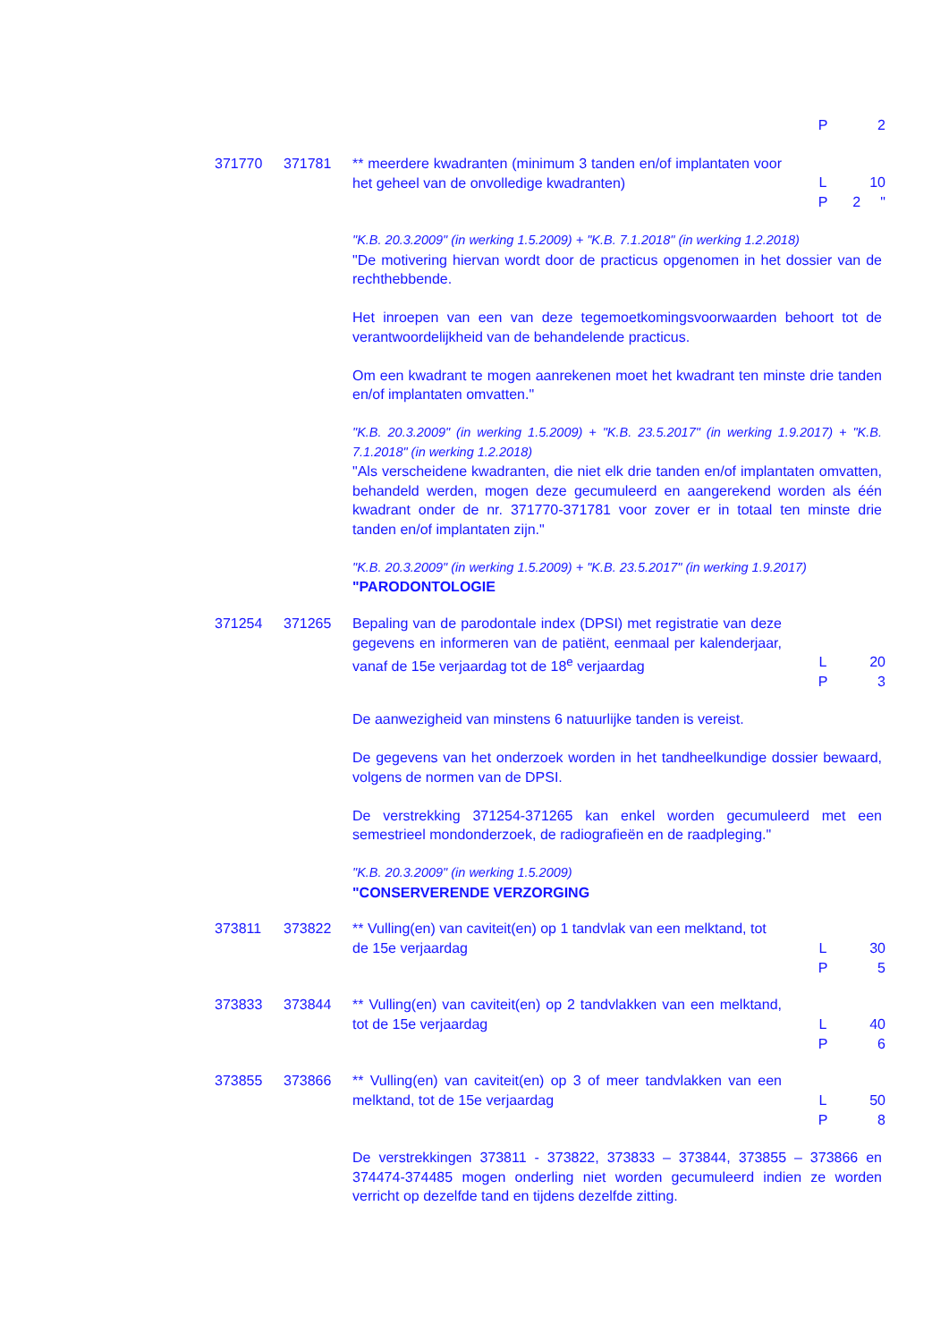P 2
371770 371781 ** meerdere kwadranten (minimum 3 tanden en/of implantaten voor het geheel van de onvolledige kwadranten)
L 10
P 2 "
"K.B. 20.3.2009" (in werking 1.5.2009) + "K.B. 7.1.2018" (in werking 1.2.2018)
"De motivering hiervan wordt door de practicus opgenomen in het dossier van de rechthebbende.
Het inroepen van een van deze tegemoetkomingsvoorwaarden behoort tot de verantwoordelijkheid van de behandelende practicus.
Om een kwadrant te mogen aanrekenen moet het kwadrant ten minste drie tanden en/of implantaten omvatten."
"K.B. 20.3.2009" (in werking 1.5.2009) + "K.B. 23.5.2017" (in werking 1.9.2017) + "K.B. 7.1.2018" (in werking 1.2.2018)
"Als verscheidene kwadranten, die niet elk drie tanden en/of implantaten omvatten, behandeld werden, mogen deze gecumuleerd en aangerekend worden als één kwadrant onder de nr. 371770-371781 voor zover er in totaal ten minste drie tanden en/of implantaten zijn."
"K.B. 20.3.2009" (in werking 1.5.2009) + "K.B. 23.5.2017" (in werking 1.9.2017)
"PARODONTOLOGIE
371254 371265 Bepaling van de parodontale index (DPSI) met registratie van deze gegevens en informeren van de patiënt, eenmaal per kalenderjaar, vanaf de 15e verjaardag tot de 18<sup>e</sup> verjaardag
L 20
P 3
De aanwezigheid van minstens 6 natuurlijke tanden is vereist.
De gegevens van het onderzoek worden in het tandheelkundige dossier bewaard, volgens de normen van de DPSI.
De verstrekking 371254-371265 kan enkel worden gecumuleerd met een semestrieel mondonderzoek, de radiografieën en de raadpleging."
"K.B. 20.3.2009" (in werking 1.5.2009)
"CONSERVERENDE VERZORGING
373811 373822 ** Vulling(en) van caviteit(en) op 1 tandvlak van een melktand, tot de 15e verjaardag
L 30
P 5
373833 373844 ** Vulling(en) van caviteit(en) op 2 tandvlakken van een melktand, tot de 15e verjaardag
L 40
P 6
373855 373866 ** Vulling(en) van caviteit(en) op 3 of meer tandvlakken van een melktand, tot de 15e verjaardag
L 50
P 8
De verstrekkingen 373811 - 373822, 373833 – 373844, 373855 – 373866 en 374474-374485 mogen onderling niet worden gecumuleerd indien ze worden verricht op dezelfde tand en tijdens dezelfde zitting.